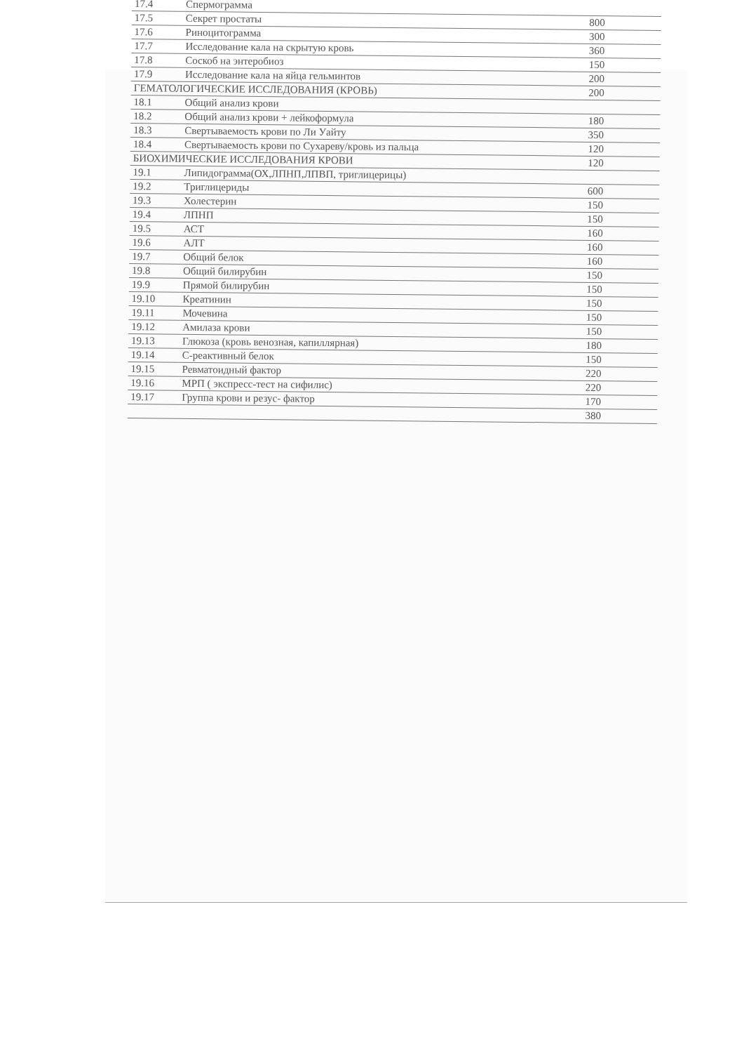| 17.4 | Спермограмма | |
| 17.5 | Секрет простаты | 800 |
| 17.6 | Риноцитограмма | 300 |
| 17.7 | Исследование кала на скрытую кровь | 360 |
| 17.8 | Соскоб на энтеробиоз | 150 |
| 17.9 | Исследование кала на яйца гельминтов | 200 |
| ГЕМАТОЛОГИЧЕСКИЕ ИССЛЕДОВАНИЯ (КРОВЬ) | | 200 |
| 18.1 | Общий анализ крови | |
| 18.2 | Общий анализ крови + лейкоформула | 180 |
| 18.3 | Свертываемость крови по Ли Уайту | 350 |
| 18.4 | Свертываемость крови по Сухареву/кровь из пальца | 120 |
| БИОХИМИЧЕСКИЕ ИССЛЕДОВАНИЯ КРОВИ | | 120 |
| 19.1 | Липидограмма(ОХ,ЛПНП,ЛПВП, триглицерицы) | |
| 19.2 | Триглицериды | 600 |
| 19.3 | Холестерин | 150 |
| 19.4 | ЛПНП | 150 |
| 19.5 | АСТ | 160 |
| 19.6 | АЛТ | 160 |
| 19.7 | Общий белок | 160 |
| 19.8 | Общий билирубин | 150 |
| 19.9 | Прямой билирубин | 150 |
| 19.10 | Креатинин | 150 |
| 19.11 | Мочевина | 150 |
| 19.12 | Амилаза крови | 150 |
| 19.13 | Глюкоза (кровь венозная, капиллярная) | 180 |
| 19.14 | С-реактивный белок | 150 |
| 19.15 | Ревматоидный фактор | 220 |
| 19.16 | МРП ( экспресс-тест на сифилис) | 220 |
| 19.17 | Группа крови и резус- фактор | 170 |
| | | 380 |